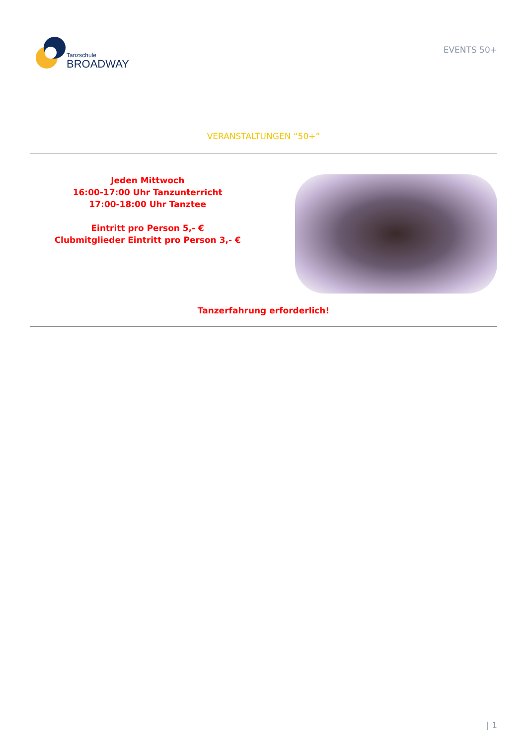Tanzschule
BROADWAY
EVENTS 50+
VERANSTALTUNGEN “50+”
Jeden Mittwoch
16:00-17:00 Uhr Tanzunterricht
17:00-18:00 Uhr Tanztee
Eintritt pro Person 5,- €
Clubmitglieder Eintritt pro Person 3,- €
Tanzerfahrung erforderlich!
| 1